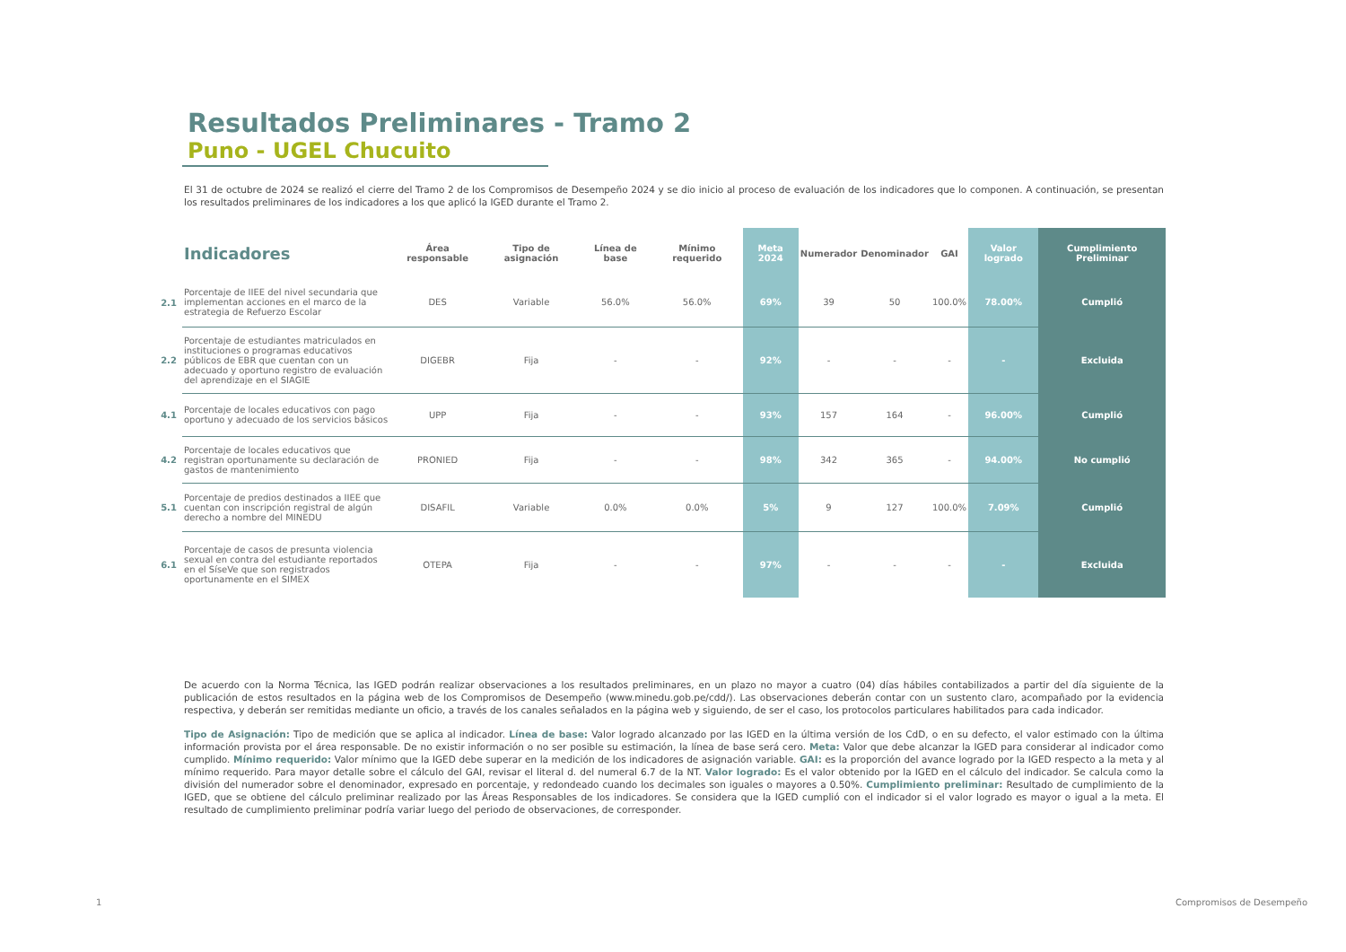Resultados Preliminares - Tramo 2
Puno - UGEL Chucuito
El 31 de octubre de 2024 se realizó el cierre del Tramo 2 de los Compromisos de Desempeño 2024 y se dio inicio al proceso de evaluación de los indicadores que lo componen. A continuación, se presentan los resultados preliminares de los indicadores a los que aplicó la IGED durante el Tramo 2.
| | Indicadores | Área responsable | Tipo de asignación | Línea de base | Mínimo requerido | Meta 2024 | Numerador | Denominador | GAI | Valor logrado | Cumplimiento Preliminar |
| --- | --- | --- | --- | --- | --- | --- | --- | --- | --- | --- | --- |
| 2.1 | Porcentaje de IIEE del nivel secundaria que implementan acciones en el marco de la estrategia de Refuerzo Escolar | DES | Variable | 56.0% | 56.0% | 69% | 39 | 50 | 100.0% | 78.00% | Cumplió |
| 2.2 | Porcentaje de estudiantes matriculados en instituciones o programas educativos públicos de EBR que cuentan con un adecuado y oportuno registro de evaluación del aprendizaje en el SIAGIE | DIGEBR | Fija | - | - | 92% | - | - | - | - | Excluida |
| 4.1 | Porcentaje de locales educativos con pago oportuno y adecuado de los servicios básicos | UPP | Fija | - | - | 93% | 157 | 164 | - | 96.00% | Cumplió |
| 4.2 | Porcentaje de locales educativos que registran oportunamente su declaración de gastos de mantenimiento | PRONIED | Fija | - | - | 98% | 342 | 365 | - | 94.00% | No cumplió |
| 5.1 | Porcentaje de predios destinados a IIEE que cuentan con inscripción registral de algún derecho a nombre del MINEDU | DISAFIL | Variable | 0.0% | 0.0% | 5% | 9 | 127 | 100.0% | 7.09% | Cumplió |
| 6.1 | Porcentaje de casos de presunta violencia sexual en contra del estudiante reportados en el SíseVe que son registrados oportunamente en el SIMEX | OTEPA | Fija | - | - | 97% | - | - | - | - | Excluida |
De acuerdo con la Norma Técnica, las IGED podrán realizar observaciones a los resultados preliminares, en un plazo no mayor a cuatro (04) días hábiles contabilizados a partir del día siguiente de la publicación de estos resultados en la página web de los Compromisos de Desempeño (www.minedu.gob.pe/cdd/). Las observaciones deberán contar con un sustento claro, acompañado por la evidencia respectiva, y deberán ser remitidas mediante un oficio, a través de los canales señalados en la página web y siguiendo, de ser el caso, los protocolos particulares habilitados para cada indicador.
Tipo de Asignación: Tipo de medición que se aplica al indicador. Línea de base: Valor logrado alcanzado por las IGED en la última versión de los CdD, o en su defecto, el valor estimado con la última información provista por el área responsable. De no existir información o no ser posible su estimación, la línea de base será cero. Meta: Valor que debe alcanzar la IGED para considerar al indicador como cumplido. Mínimo requerido: Valor mínimo que la IGED debe superar en la medición de los indicadores de asignación variable. GAI: es la proporción del avance logrado por la IGED respecto a la meta y al mínimo requerido. Para mayor detalle sobre el cálculo del GAI, revisar el literal d. del numeral 6.7 de la NT. Valor logrado: Es el valor obtenido por la IGED en el cálculo del indicador. Se calcula como la división del numerador sobre el denominador, expresado en porcentaje, y redondeado cuando los decimales son iguales o mayores a 0.50%. Cumplimiento preliminar: Resultado de cumplimiento de la IGED, que se obtiene del cálculo preliminar realizado por las Áreas Responsables de los indicadores. Se considera que la IGED cumplió con el indicador si el valor logrado es mayor o igual a la meta. El resultado de cumplimiento preliminar podría variar luego del periodo de observaciones, de corresponder.
1 Compromisos de Desempeño